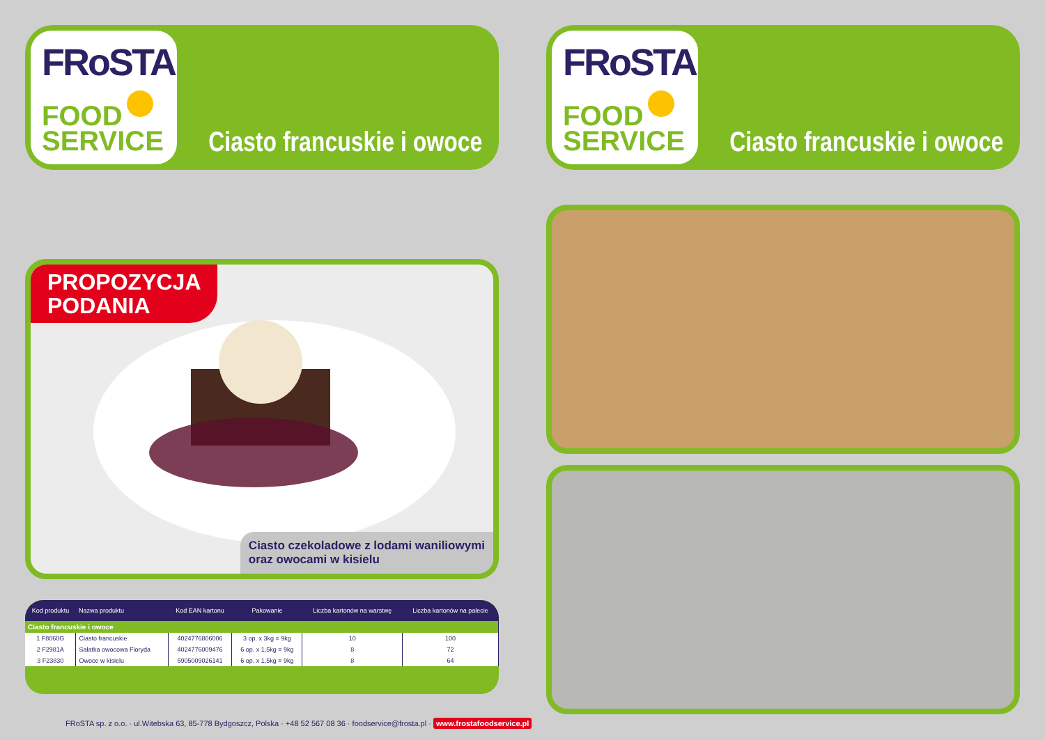FRoSTA
FOOD
SERVICE
Ciasto francuskie i owoce
PROPOZYCJA
PODANIA
Ciasto czekoladowe z lodami waniliowymi
oraz owocami w kisielu
| Kod produktu | Nazwa produktu | Kod EAN kartonu | Pakowanie | Liczba kartonów na warstwę | Liczba kartonów na palecie |
| --- | --- | --- | --- | --- | --- |
| Ciasto francuskie i owoce | | | | | |
| 1 F8060G | Ciasto francuskie | 4024776806006 | 3 op. x 3kg = 9kg | 10 | 100 |
| 2 F2981A | Sałatka owocowa Floryda | 4024776009476 | 6 op. x 1,5kg = 9kg | 8 | 72 |
| 3 F23830 | Owoce w kisielu | 5905009026141 | 6 op. x 1,5kg = 9kg | 8 | 64 |
FRoSTA
FOOD
SERVICE
Ciasto francuskie i owoce
FRoSTA sp. z o.o. · ul.Witebska 63, 85-778 Bydgoszcz, Polska · +48 52 567 08 36 · foodservice@frosta.pl · www.frostafoodservice.pl